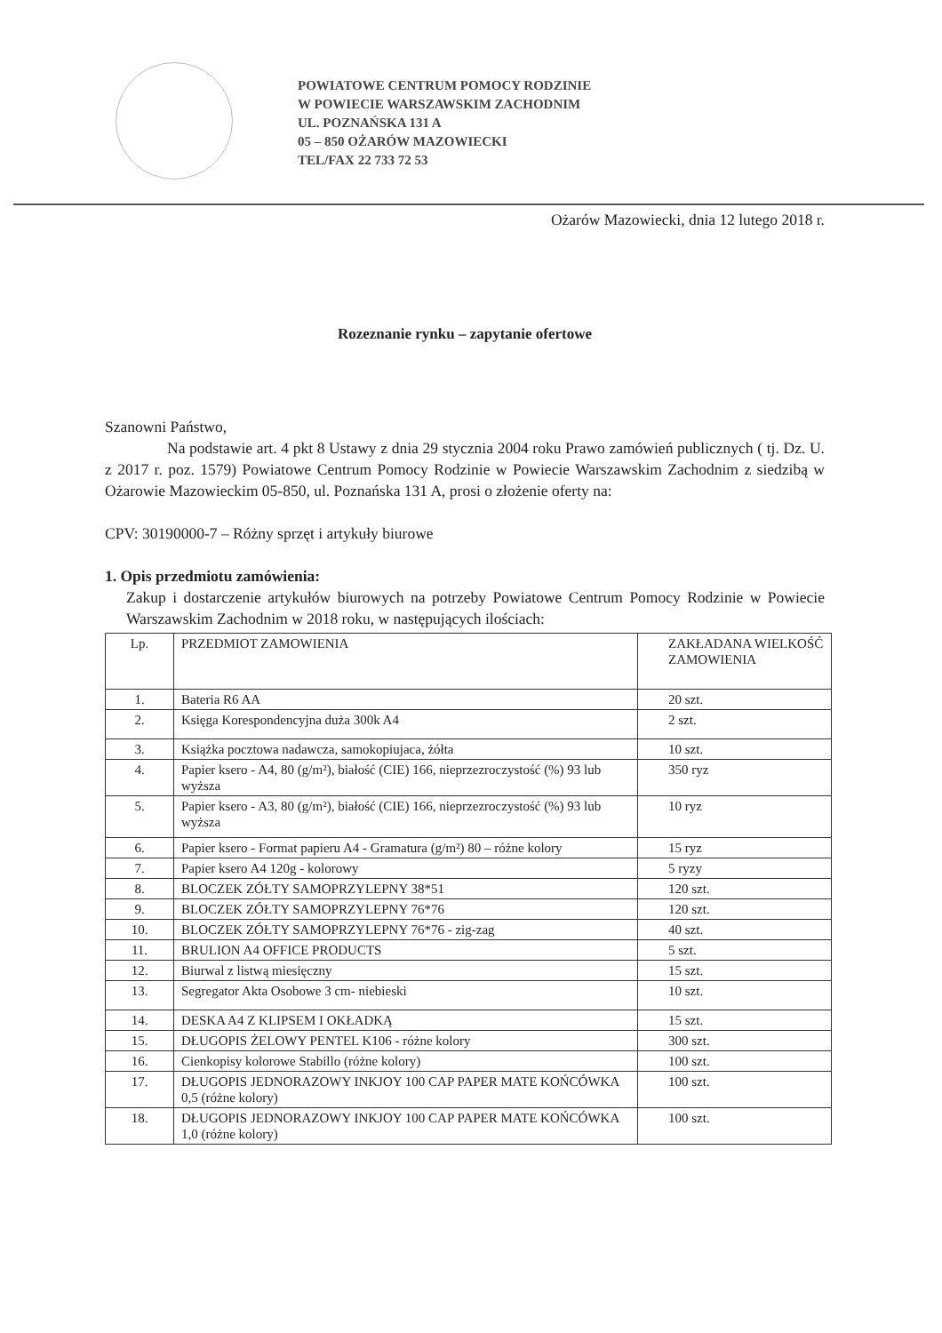POWIATOWE CENTRUM POMOCY RODZINIE
W POWIECIE WARSZAWSKIM ZACHODNIM
UL. POZNAŃSKA 131 A
05 – 850 OŻARÓW MAZOWIECKI
TEL/FAX 22 733 72 53
Ożarów Mazowiecki, dnia 12 lutego 2018 r.
Rozeznanie rynku – zapytanie ofertowe
Szanowni Państwo,
Na podstawie art. 4 pkt 8 Ustawy z dnia 29 stycznia 2004 roku Prawo zamówień publicznych ( tj. Dz. U. z 2017 r. poz. 1579) Powiatowe Centrum Pomocy Rodzinie w Powiecie Warszawskim Zachodnim z siedzibą w Ożarowie Mazowieckim 05-850, ul. Poznańska 131 A, prosi o złożenie oferty na:
CPV: 30190000-7 – Różny sprzęt i artykuły biurowe
1. Opis przedmiotu zamówienia:
Zakup i dostarczenie artykułów biurowych na potrzeby Powiatowe Centrum Pomocy Rodzinie w Powiecie Warszawskim Zachodnim w 2018 roku, w następujących ilościach:
| Lp. | PRZEDMIOT ZAMOWIENIA | ZAKŁADANA WIELKOŚĆ ZAMOWIENIA |
| 1. | Bateria R6 AA | 20 szt. |
| 2. | Księga Korespondencyjna duża 300k A4 | 2 szt. |
| 3. | Książka pocztowa nadawcza, samokopiujaca, żółta | 10 szt. |
| 4. | Papier ksero - A4, 80 (g/m²), białość (CIE) 166, nieprzezroczystość (%) 93 lub wyższa | 350 ryz |
| 5. | Papier ksero - A3, 80 (g/m²), białość (CIE) 166, nieprzezroczystość (%) 93 lub wyższa | 10 ryz |
| 6. | Papier ksero - Format papieru A4 - Gramatura (g/m²) 80 – różne kolory | 15 ryz |
| 7. | Papier ksero A4 120g - kolorowy | 5 ryzy |
| 8. | BLOCZEK ZÓŁTY SAMOPRZYLEPNY 38*51 | 120 szt. |
| 9. | BLOCZEK ZÓŁTY SAMOPRZYLEPNY 76*76 | 120 szt. |
| 10. | BLOCZEK ZÓŁTY SAMOPRZYLEPNY 76*76 - zig-zag | 40 szt. |
| 11. | BRULION A4 OFFICE PRODUCTS | 5 szt. |
| 12. | Biurwal z listwą miesięczny | 15 szt. |
| 13. | Segregator Akta Osobowe 3 cm- niebieski | 10 szt. |
| 14. | DESKA A4 Z KLIPSEM I OKŁADKĄ | 15 szt. |
| 15. | DŁUGOPIS ŻELOWY PENTEL K106 - różne kolory | 300 szt. |
| 16. | Cienkopisy kolorowe Stabillo (różne kolory) | 100 szt. |
| 17. | DŁUGOPIS JEDNORAZOWY INKJOY 100 CAP PAPER MATE KOŃCÓWKA 0,5 (różne kolory) | 100 szt. |
| 18. | DŁUGOPIS JEDNORAZOWY INKJOY 100 CAP PAPER MATE KOŃCÓWKA 1,0 (różne kolory) | 100 szt. |